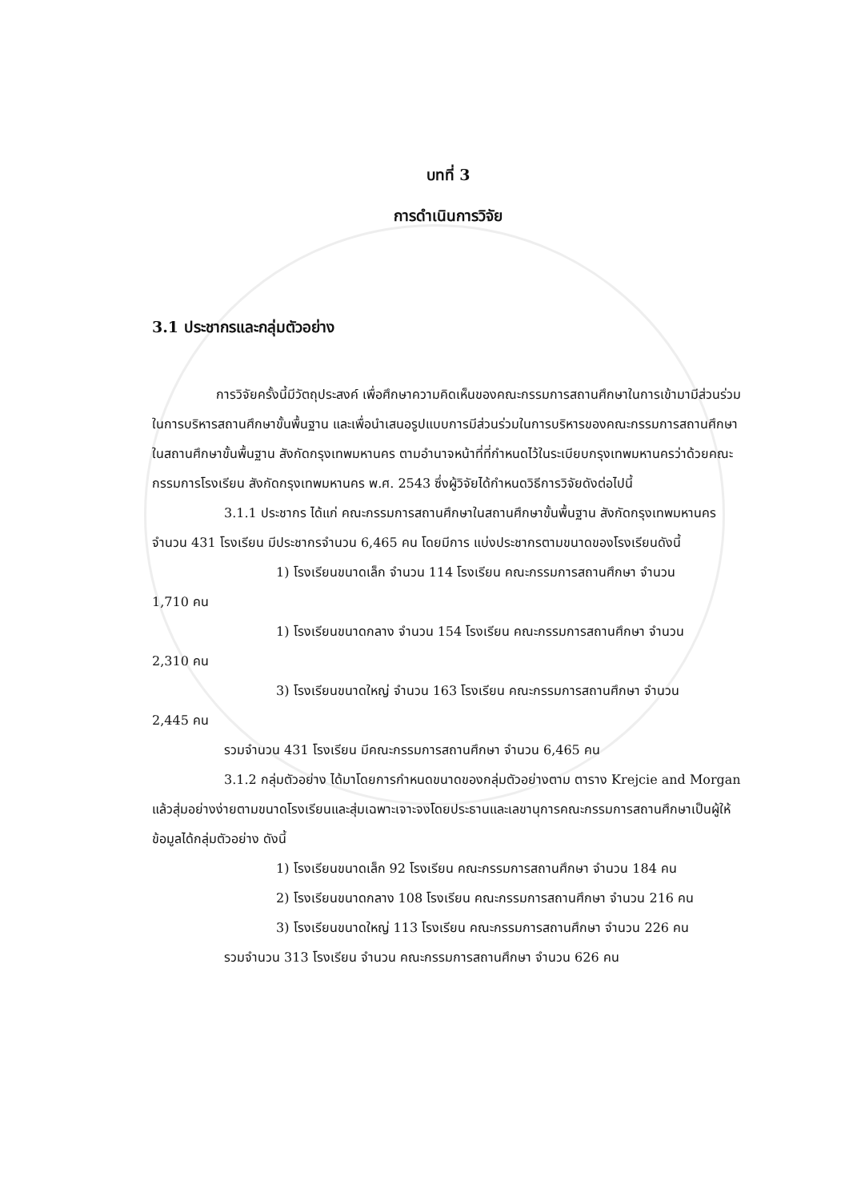บทที่ 3
การดำเนินการวิจัย
3.1 ประชากรและกลุ่มตัวอย่าง
การวิจัยครั้งนี้มีวัตถุประสงค์ เพื่อศึกษาความคิดเห็นของคณะกรรมการสถานศึกษาในการเข้ามามีส่วนร่วมในการบริหารสถานศึกษาขั้นพื้นฐาน และเพื่อนำเสนอรูปแบบการมีส่วนร่วมในการบริหารของคณะกรรมการสถานศึกษาในสถานศึกษาขั้นพื้นฐาน สังกัดกรุงเทพมหานคร ตามอำนาจหน้าที่ที่กำหนดไว้ในระเบียบกรุงเทพมหานครว่าด้วยคณะกรรมการโรงเรียน สังกัดกรุงเทพมหานคร พ.ศ. 2543 ซึ่งผู้วิจัยได้กำหนดวิธีการวิจัยดังต่อไปนี้
3.1.1 ประชากร ได้แก่ คณะกรรมการสถานศึกษาในสถานศึกษาขั้นพื้นฐาน สังกัดกรุงเทพมหานคร จำนวน 431 โรงเรียน มีประชากรจำนวน 6,465 คน โดยมีการ แบ่งประชากรตามขนาดของโรงเรียนดังนี้
1) โรงเรียนขนาดเล็ก จำนวน 114 โรงเรียน คณะกรรมการสถานศึกษา จำนวน
1,710 คน
1) โรงเรียนขนาดกลาง จำนวน 154 โรงเรียน คณะกรรมการสถานศึกษา จำนวน
2,310 คน
3) โรงเรียนขนาดใหญ่ จำนวน 163 โรงเรียน คณะกรรมการสถานศึกษา จำนวน
2,445 คน
รวมจำนวน 431 โรงเรียน มีคณะกรรมการสถานศึกษา จำนวน 6,465 คน
3.1.2 กลุ่มตัวอย่าง ได้มาโดยการกำหนดขนาดของกลุ่มตัวอย่างตาม ตาราง Krejcie and Morgan แล้วสุ่มอย่างง่ายตามขนาดโรงเรียนและสุ่มเฉพาะเจาะจงโดยประธานและเลขานุการคณะกรรมการสถานศึกษาเป็นผู้ให้ข้อมูลได้กลุ่มตัวอย่าง ดังนี้
1) โรงเรียนขนาดเล็ก 92 โรงเรียน คณะกรรมการสถานศึกษา จำนวน 184 คน
2) โรงเรียนขนาดกลาง 108 โรงเรียน คณะกรรมการสถานศึกษา จำนวน 216 คน
3) โรงเรียนขนาดใหญ่ 113 โรงเรียน คณะกรรมการสถานศึกษา จำนวน 226 คน
รวมจำนวน 313 โรงเรียน จำนวน คณะกรรมการสถานศึกษา จำนวน 626 คน